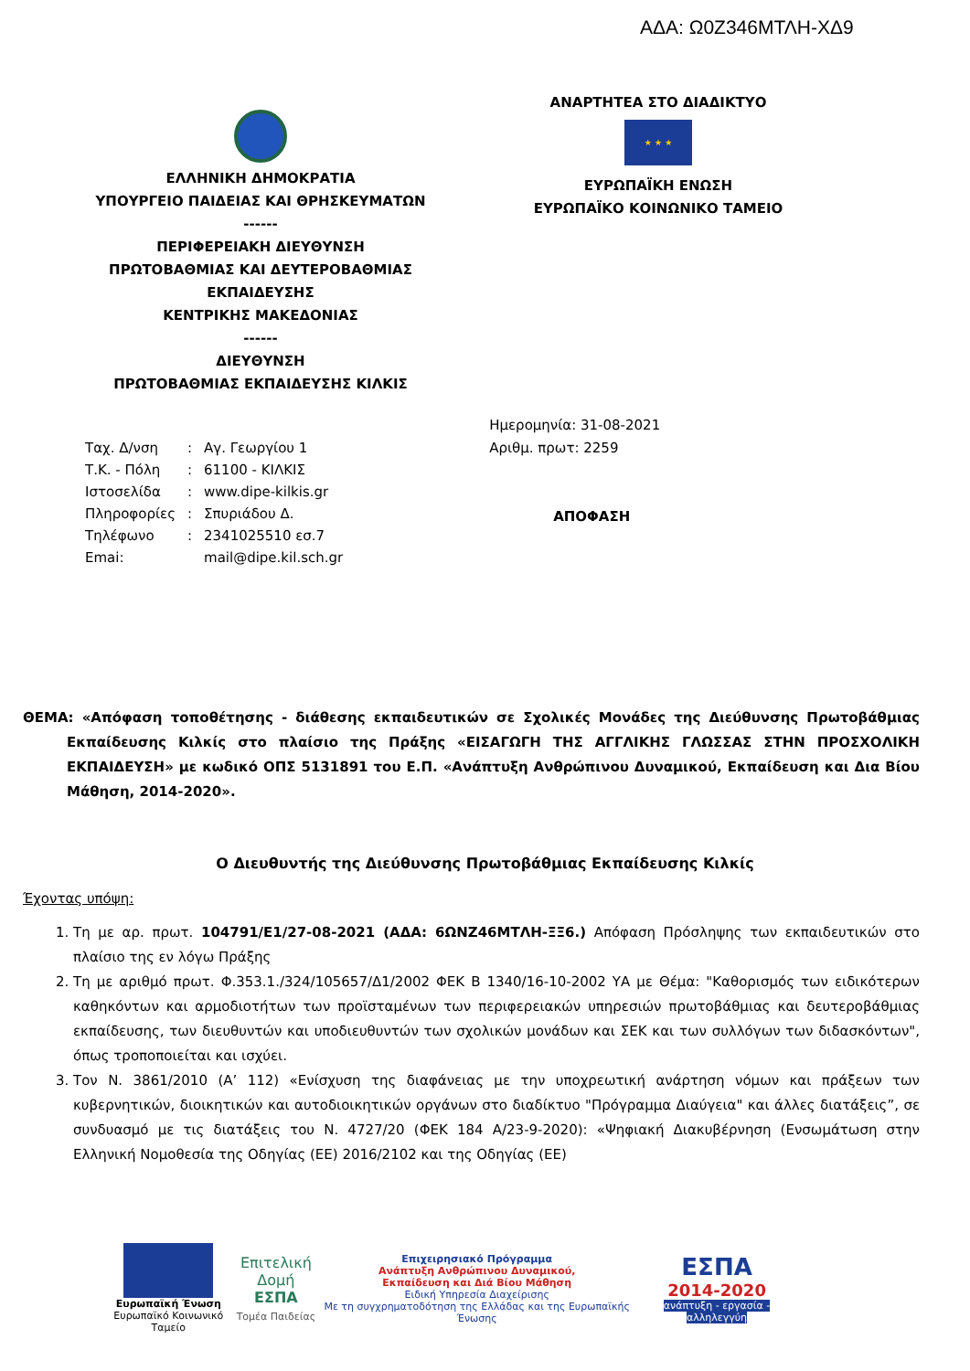ΑΔΑ: Ω0Ζ346ΜΤΛΗ-ΧΔ9
ΕΛΛΗΝΙΚΗ ΔΗΜΟΚΡΑΤΙΑ
ΥΠΟΥΡΓΕΙΟ ΠΑΙΔΕΙΑΣ ΚΑΙ ΘΡΗΣΚΕΥΜΑΤΩΝ
------
ΠΕΡΙΦΕΡΕΙΑΚΗ ΔΙΕΥΘΥΝΣΗ
ΠΡΩΤΟΒΑΘΜΙΑΣ ΚΑΙ ΔΕΥΤΕΡΟΒΑΘΜΙΑΣ
ΕΚΠΑΙΔΕΥΣΗΣ
ΚΕΝΤΡΙΚΗΣ ΜΑΚΕΔΟΝΙΑΣ
------
ΔΙΕΥΘΥΝΣΗ
ΠΡΩΤΟΒΑΘΜΙΑΣ ΕΚΠΑΙΔΕΥΣΗΣ ΚΙΛΚΙΣ
ΑΝΑΡΤΗΤΕΑ ΣΤΟ ΔΙΑΔΙΚΤΥΟ
★ ★ ★
ΕΥΡΩΠΑΪΚΗ ΕΝΩΣΗ
ΕΥΡΩΠΑΪΚΟ ΚΟΙΝΩΝΙΚΟ ΤΑΜΕΙΟ
| Ταχ. Δ/νση | : | Αγ. Γεωργίου 1 |
| Τ.Κ. - Πόλη | : | 61100 - ΚΙΛΚΙΣ |
| Ιστοσελίδα | : | www.dipe-kilkis.gr |
| Πληροφορίες | : | Σπυριάδου Δ. |
| Τηλέφωνο | : | 2341025510 εσ.7 |
| Emai: | | mail@dipe.kil.sch.gr |
Ημερομηνία: 31-08-2021
Αριθμ. πρωτ: 2259
ΑΠΟΦΑΣΗ
ΘΕΜΑ: «Απόφαση τοποθέτησης - διάθεσης εκπαιδευτικών σε Σχολικές Μονάδες της Διεύθυνσης Πρωτοβάθμιας Εκπαίδευσης Κιλκίς στο πλαίσιο της Πράξης «ΕΙΣΑΓΩΓΗ ΤΗΣ ΑΓΓΛΙΚΗΣ ΓΛΩΣΣΑΣ ΣΤΗΝ ΠΡΟΣΧΟΛΙΚΗ ΕΚΠΑΙΔΕΥΣΗ» με κωδικό ΟΠΣ 5131891 του Ε.Π. «Ανάπτυξη Ανθρώπινου Δυναμικού, Εκπαίδευση και Δια Βίου Μάθηση, 2014-2020».
Ο Διευθυντής της Διεύθυνσης Πρωτοβάθμιας Εκπαίδευσης Κιλκίς
Έχοντας υπόψη:
1. Τη με αρ. πρωτ. 104791/Ε1/27-08-2021 (ΑΔΑ: 6ΩΝΖ46ΜΤΛΗ-ΞΞ6.) Απόφαση Πρόσληψης των εκπαιδευτικών στο πλαίσιο της εν λόγω Πράξης
2. Τη με αριθμό πρωτ. Φ.353.1./324/105657/Δ1/2002 ΦΕΚ Β 1340/16-10-2002 ΥΑ με Θέμα: "Καθορισμός των ειδικότερων καθηκόντων και αρμοδιοτήτων των προϊσταμένων των περιφερειακών υπηρεσιών πρωτοβάθμιας και δευτεροβάθμιας εκπαίδευσης, των διευθυντών και υποδιευθυντών των σχολικών μονάδων και ΣΕΚ και των συλλόγων των διδασκόντων", όπως τροποποιείται και ισχύει.
3. Τον Ν. 3861/2010 (Α’ 112) «Ενίσχυση της διαφάνειας με την υποχρεωτική ανάρτηση νόμων και πράξεων των κυβερνητικών, διοικητικών και αυτοδιοικητικών οργάνων στο διαδίκτυο "Πρόγραμμα Διαύγεια" και άλλες διατάξεις”, σε συνδυασμό με τις διατάξεις του Ν. 4727/20 (ΦΕΚ 184 Α/23-9-2020): «Ψηφιακή Διακυβέρνηση (Ενσωμάτωση στην Ελληνική Νομοθεσία της Οδηγίας (ΕΕ) 2016/2102 και της Οδηγίας (ΕΕ)
Ευρωπαϊκή Ένωση
Ευρωπαϊκό Κοινωνικό Ταμείο
Επιτελική
Δομή ΕΣΠΑ
Τομέα Παιδείας
Επιχειρησιακό Πρόγραμμα
Ανάπτυξη Ανθρώπινου Δυναμικού,
Εκπαίδευση και Διά Βίου Μάθηση
Ειδική Υπηρεσία Διαχείρισης
Με τη συγχρηματοδότηση της Ελλάδας και της Ευρωπαϊκής Ένωσης
ΕΣΠΑ
2014-2020
ανάπτυξη - εργασία - αλληλεγγύη